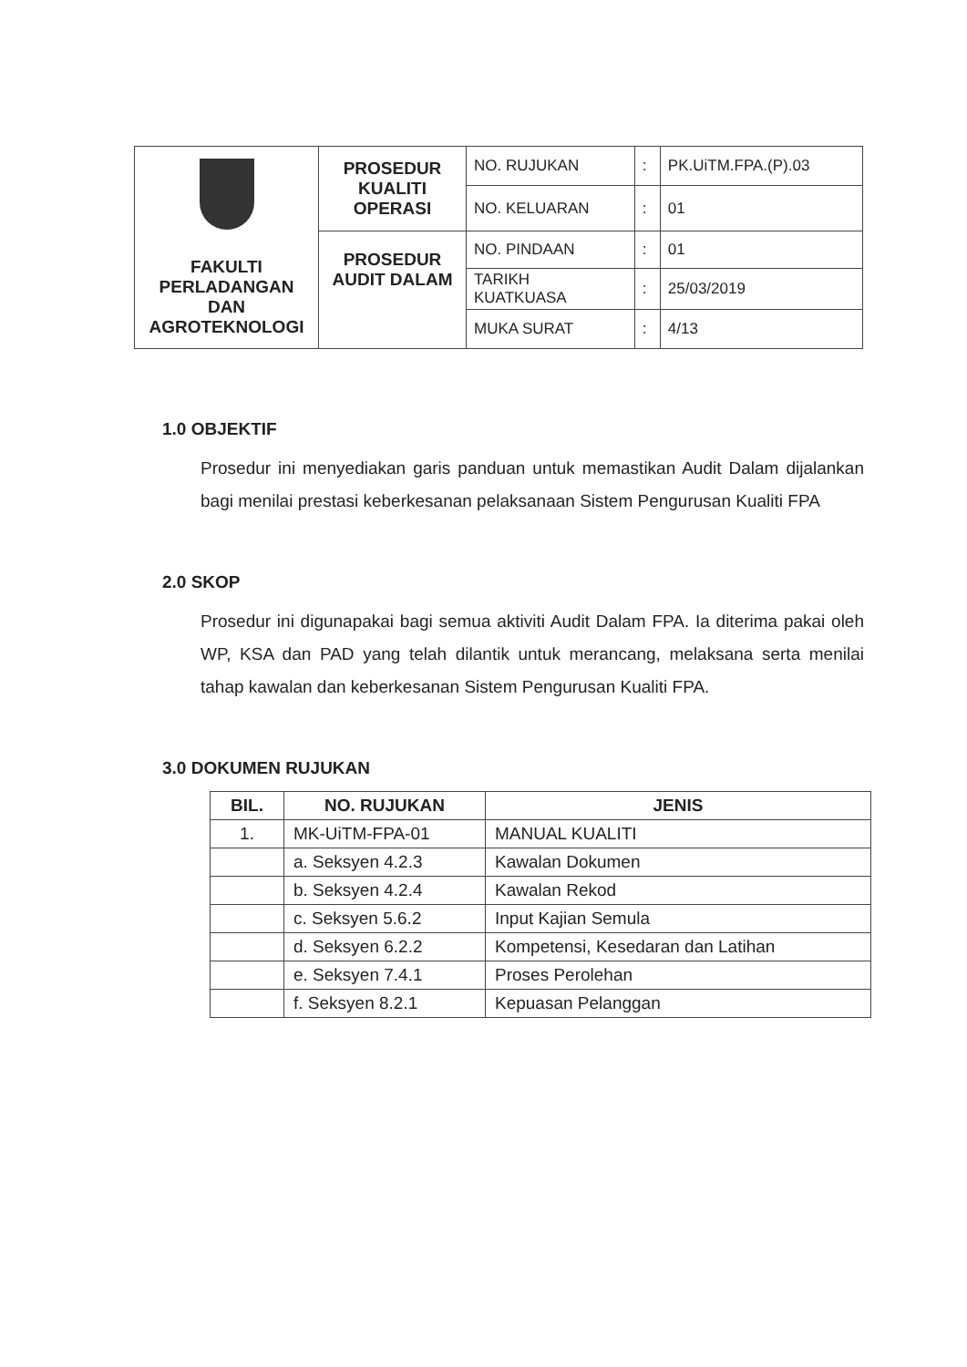| FAKULTI PERLADANGAN DAN AGROTEKNOLOGI | PROSEDUR KUALITI OPERASI | NO. RUJUKAN | : | PK.UiTM.FPA.(P).03 |
| | | NO. KELUARAN | : | 01 |
| | PROSEDUR AUDIT DALAM | NO. PINDAAN | : | 01 |
| | | TARIKH KUATKUASA | : | 25/03/2019 |
| | | MUKA SURAT | : | 4/13 |
1.0 OBJEKTIF
Prosedur ini menyediakan garis panduan untuk memastikan Audit Dalam dijalankan bagi menilai prestasi keberkesanan pelaksanaan Sistem Pengurusan Kualiti FPA
2.0 SKOP
Prosedur ini digunapakai bagi semua aktiviti Audit Dalam FPA. Ia diterima pakai oleh WP, KSA dan PAD yang telah dilantik untuk merancang, melaksana serta menilai tahap kawalan dan keberkesanan Sistem Pengurusan Kualiti FPA.
3.0 DOKUMEN RUJUKAN
| BIL. | NO. RUJUKAN | JENIS |
| --- | --- | --- |
| 1. | MK-UiTM-FPA-01 | MANUAL KUALITI |
| | a. Seksyen 4.2.3 | Kawalan Dokumen |
| | b. Seksyen 4.2.4 | Kawalan Rekod |
| | c. Seksyen 5.6.2 | Input Kajian Semula |
| | d. Seksyen 6.2.2 | Kompetensi, Kesedaran dan Latihan |
| | e. Seksyen 7.4.1 | Proses Perolehan |
| | f. Seksyen 8.2.1 | Kepuasan Pelanggan |